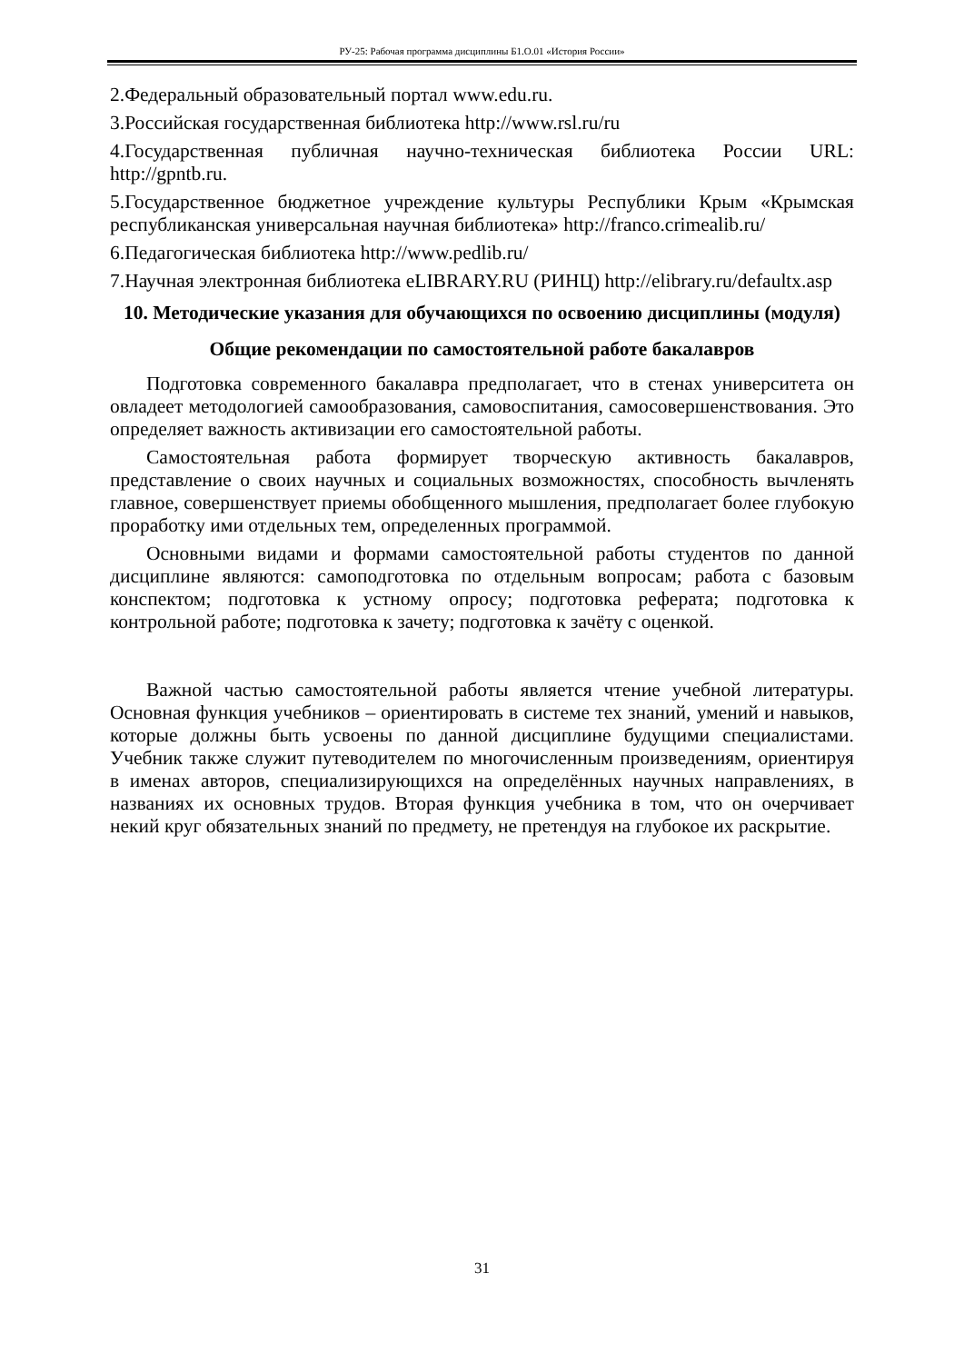РУ-25: Рабочая программа дисциплины Б1.О.01 «История России»
2.Федеральный образовательный портал www.edu.ru.
3.Российская государственная библиотека http://www.rsl.ru/ru
4.Государственная публичная научно-техническая библиотека России URL: http://gpntb.ru.
5.Государственное бюджетное учреждение культуры Республики Крым «Крымская республиканская универсальная научная библиотека» http://franco.crimealib.ru/
6.Педагогическая библиотека http://www.pedlib.ru/
7.Научная электронная библиотека eLIBRARY.RU (РИНЦ) http://elibrary.ru/defaultx.asp
10. Методические указания для обучающихся по освоению дисциплины (модуля)
Общие рекомендации по самостоятельной работе бакалавров
Подготовка современного бакалавра предполагает, что в стенах университета он овладеет методологией самообразования, самовоспитания, самосовершенствования. Это определяет важность активизации его самостоятельной работы.
Самостоятельная работа формирует творческую активность бакалавров, представление о своих научных и социальных возможностях, способность вычленять главное, совершенствует приемы обобщенного мышления, предполагает более глубокую проработку ими отдельных тем, определенных программой.
Основными видами и формами самостоятельной работы студентов по данной дисциплине являются: самоподготовка по отдельным вопросам; работа с базовым конспектом; подготовка к устному опросу; подготовка реферата; подготовка к контрольной работе; подготовка к зачету; подготовка к зачёту с оценкой.
Важной частью самостоятельной работы является чтение учебной литературы. Основная функция учебников – ориентировать в системе тех знаний, умений и навыков, которые должны быть усвоены по данной дисциплине будущими специалистами. Учебник также служит путеводителем по многочисленным произведениям, ориентируя в именах авторов, специализирующихся на определённых научных направлениях, в названиях их основных трудов. Вторая функция учебника в том, что он очерчивает некий круг обязательных знаний по предмету, не претендуя на глубокое их раскрытие.
31